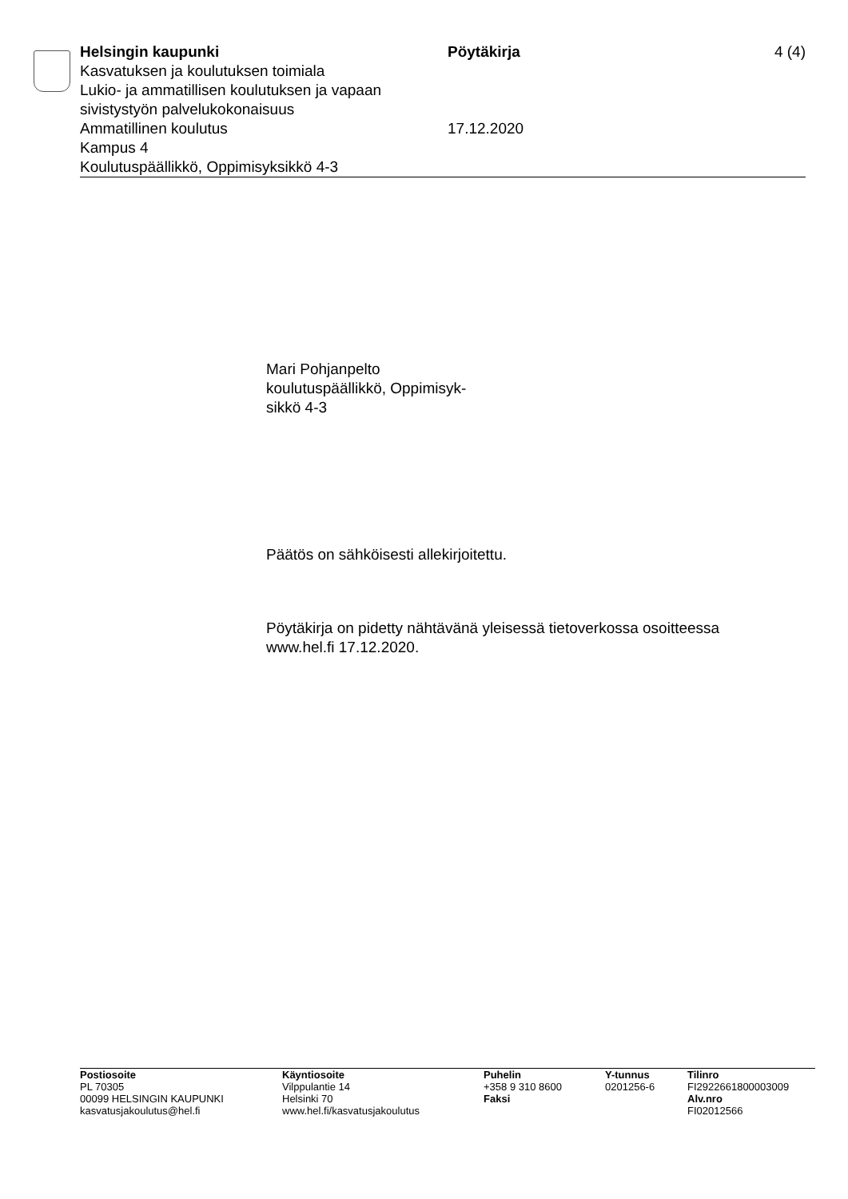Helsingin kaupunki
Kasvatuksen ja koulutuksen toimiala
Lukio- ja ammatillisen koulutuksen ja vapaan sivistystyön palvelukokonaisuus
Ammatillinen koulutus
Kampus 4
Koulutuspäällikkö, Oppimisyksikkö 4-3
Pöytäkirja
17.12.2020
4 (4)
Mari Pohjanpelto
koulutuspäällikkö, Oppimisyk-
sikkö 4-3
Päätös on sähköisesti allekirjoitettu.
Pöytäkirja on pidetty nähtävänä yleisessä tietoverkossa osoitteessa
www.hel.fi 17.12.2020.
Postiosoite
PL 70305
00099 HELSINGIN KAUPUNKI
kasvatusjakoulutus@hel.fi
Käyntiosoite
Vilppulantie 14
Helsinki 70
www.hel.fi/kasvatusjakoulutus
Puhelin
+358 9 310 8600
Faksi
Y-tunnus
0201256-6
Tilinro
FI2922661800003009
Alv.nro
FI02012566